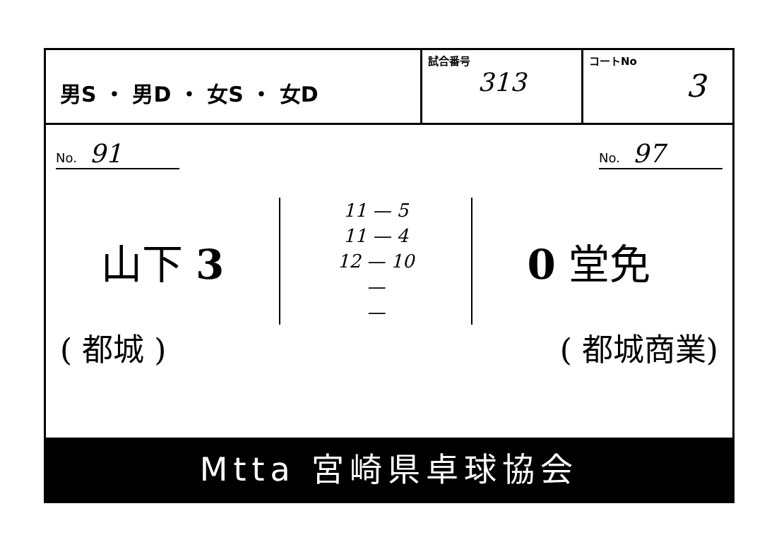男S ・ 男D ・ 女S ・ 女D
試合番号
313
コートNo
3
No. 91
No. 97
山下 3
11 — 5
11 — 4
12 — 10
—
—
0 堂免
( 都城 ) ( 都城商業)
Mtta 宮崎県卓球協会